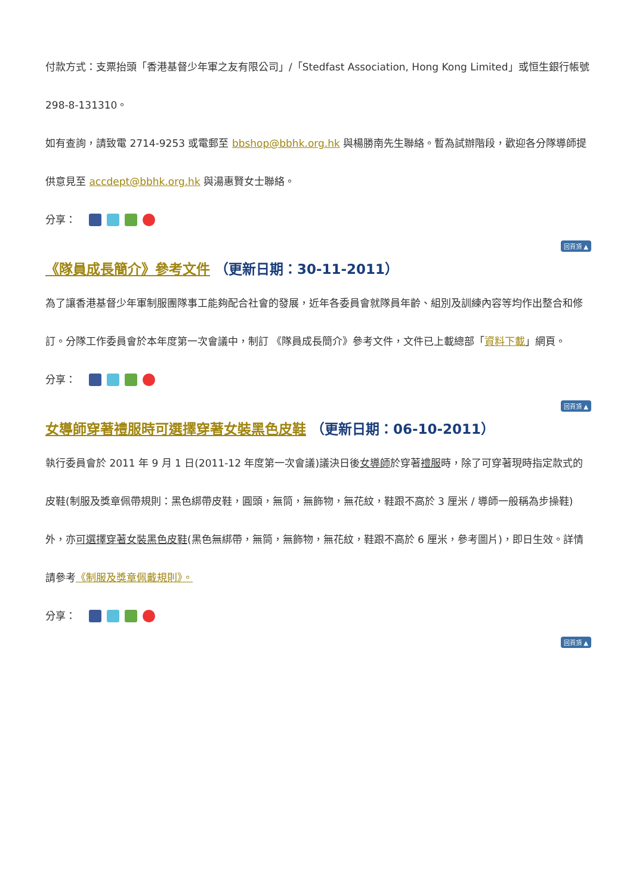付款方式：支票抬頭「香港基督少年軍之友有限公司」/「Stedfast Association, Hong Kong Limited」或恒生銀行帳號 298-8-131310。
如有查詢，請致電 2714-9253 或電郵至 bbshop@bbhk.org.hk 與楊勝南先生聯絡。暫為試辦階段，歡迎各分隊導師提供意見至 accdept@bbhk.org.hk 與湯惠賢女士聯絡。
分享：
回頁頂 ▲
《隊員成長簡介》參考文件 （更新日期：30-11-2011）
為了讓香港基督少年軍制服團隊事工能夠配合社會的發展，近年各委員會就隊員年齡、組別及訓練內容等均作出整合和修訂。分隊工作委員會於本年度第一次會議中，制訂 《隊員成長簡介》參考文件，文件已上載總部「資料下載」網頁。
分享：
回頁頂 ▲
女導師穿著禮服時可選擇穿著女裝黑色皮鞋 （更新日期：06-10-2011）
執行委員會於 2011 年 9 月 1 日(2011-12 年度第一次會議)議決日後女導師於穿著禮服時，除了可穿著現時指定款式的皮鞋(制服及獎章佩帶規則：黑色綁帶皮鞋，圓頭，無筒，無飾物，無花紋，鞋跟不高於 3 厘米 / 導師一般稱為步操鞋)外，亦可選擇穿著女裝黑色皮鞋(黑色無綁帶，無筒，無飾物，無花紋，鞋跟不高於 6 厘米，參考圖片)，即日生效。詳情請參考《制服及獎章佩戴規則》。
分享：
回頁頂 ▲